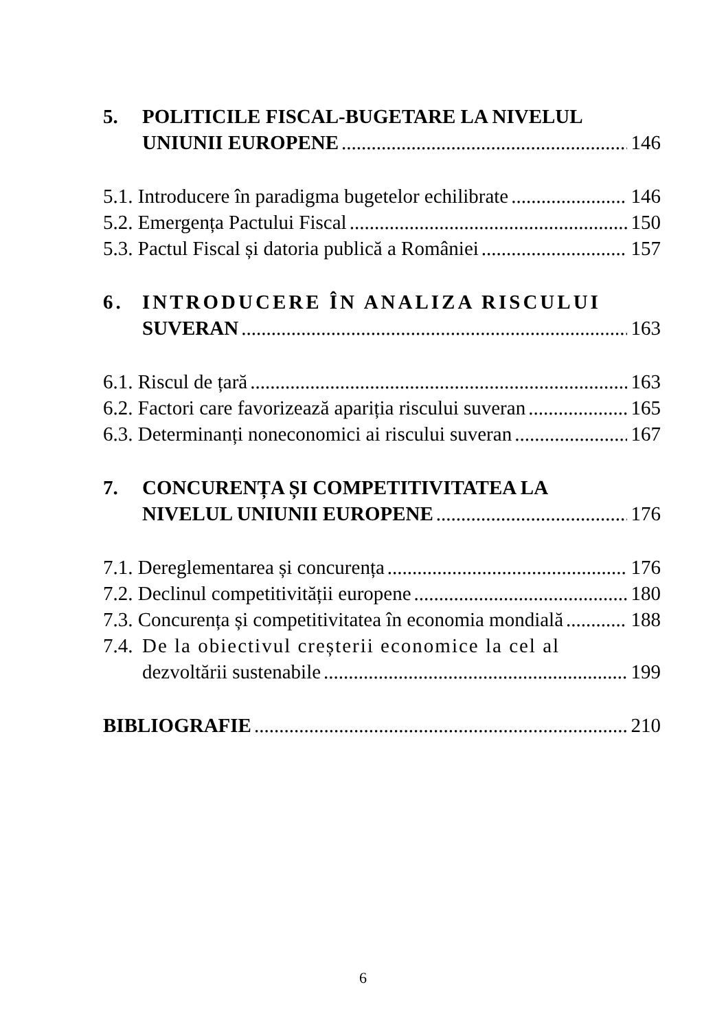5. POLITICILE FISCAL-BUGETARE LA NIVELUL
UNIUNII EUROPENE 146
5.1. Introducere în paradigma bugetelor echilibrate 146
5.2. Emergența Pactului Fiscal 150
5.3. Pactul Fiscal și datoria publică a României 157
6. INTRODUCERE ÎN ANALIZA RISCULUI
SUVERAN 163
6.1. Riscul de țară 163
6.2. Factori care favorizează apariția riscului suveran 165
6.3. Determinanți noneconomici ai riscului suveran 167
7. CONCURENȚA ȘI COMPETITIVITATEA LA
NIVELUL UNIUNII EUROPENE 176
7.1. Dereglementarea și concurența 176
7.2. Declinul competitivității europene 180
7.3. Concurența și competitivitatea în economia mondială 188
7.4. De la obiectivul creșterii economice la cel al
dezvoltării sustenabile 199
BIBLIOGRAFIE 210
6